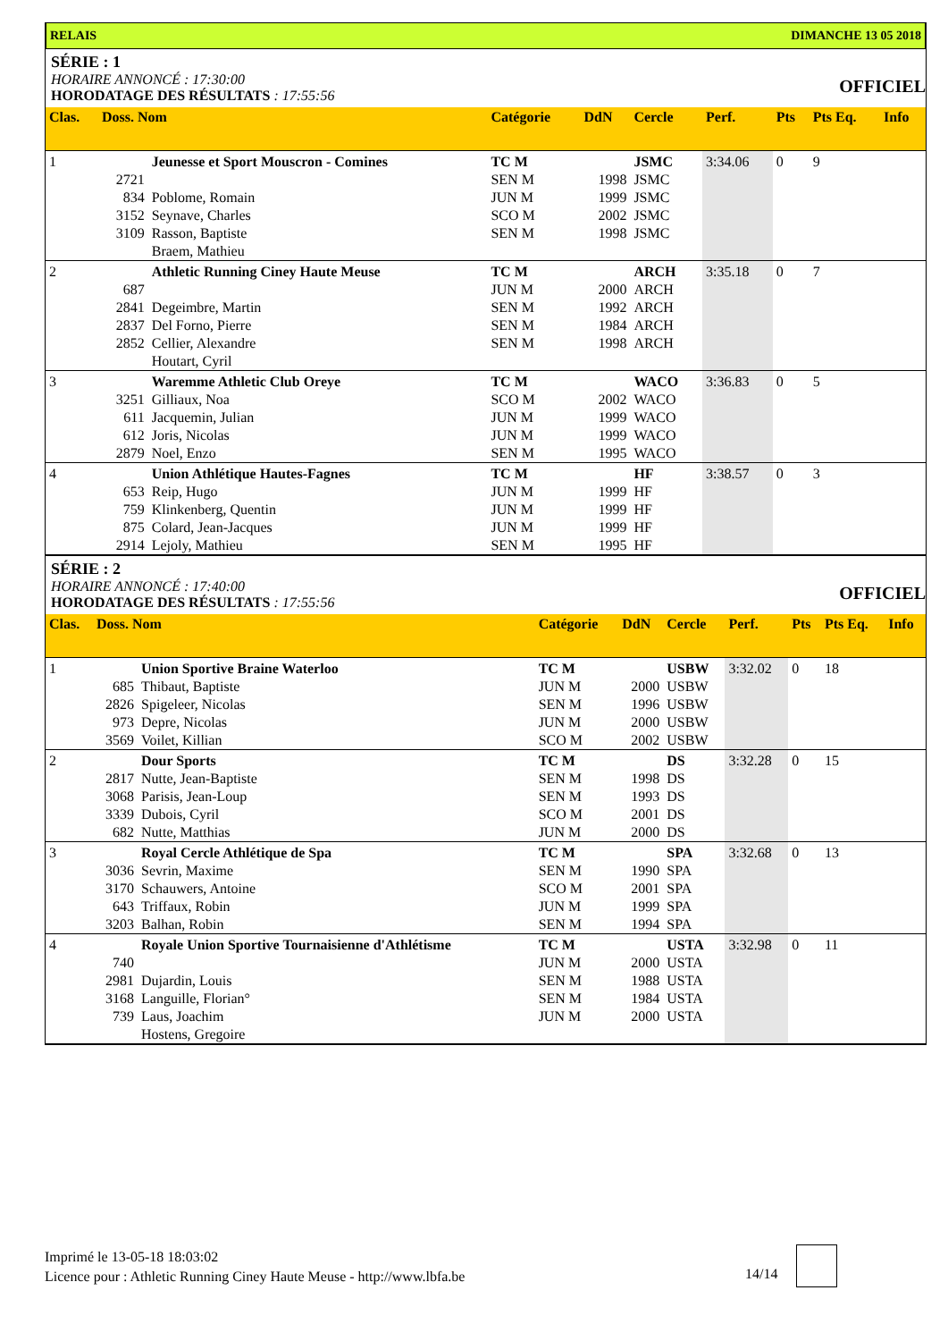RELAIS DIMANCHE 13 05 2018
SÉRIE : 1
HORAIRE ANNONCÉ : 17:30:00
HORODATAGE DES RÉSULTATS : 17:55:56
OFFICIEL
| Clas. | Doss. Nom | | Catégorie | DdN | Cercle | Perf. | Pts | Pts Eq. | Info |
| --- | --- | --- | --- | --- | --- | --- | --- | --- | --- |
| 1 | | Jeunesse et Sport Mouscron - Comines | TC M | | JSMC | 3:34.06 | 0 | 9 | |
| | 2721 | | SEN M | 1998 | JSMC | | | | |
| | 834 | Poblome, Romain | JUN M | 1999 | JSMC | | | | |
| | 3152 | Seynave, Charles | SCO M | 2002 | JSMC | | | | |
| | 3109 | Rasson, Baptiste | SEN M | 1998 | JSMC | | | | |
| | | Braem, Mathieu | | | | | | | |
| 2 | | Athletic Running Ciney Haute Meuse | TC M | | ARCH | 3:35.18 | 0 | 7 | |
| | 687 | | JUN M | 2000 | ARCH | | | | |
| | 2841 | Degeimbre, Martin | SEN M | 1992 | ARCH | | | | |
| | 2837 | Del Forno, Pierre | SEN M | 1984 | ARCH | | | | |
| | 2852 | Cellier, Alexandre | SEN M | 1998 | ARCH | | | | |
| | | Houtart, Cyril | | | | | | | |
| 3 | | Waremme Athletic Club Oreye | TC M | | WACO | 3:36.83 | 0 | 5 | |
| | 3251 | Gilliaux, Noa | SCO M | 2002 | WACO | | | | |
| | 611 | Jacquemin, Julian | JUN M | 1999 | WACO | | | | |
| | 612 | Joris, Nicolas | JUN M | 1999 | WACO | | | | |
| | 2879 | Noel, Enzo | SEN M | 1995 | WACO | | | | |
| 4 | | Union Athlétique Hautes-Fagnes | TC M | | HF | 3:38.57 | 0 | 3 | |
| | 653 | Reip, Hugo | JUN M | 1999 | HF | | | | |
| | 759 | Klinkenberg, Quentin | JUN M | 1999 | HF | | | | |
| | 875 | Colard, Jean-Jacques | JUN M | 1999 | HF | | | | |
| | 2914 | Lejoly, Mathieu | SEN M | 1995 | HF | | | | |
SÉRIE : 2
HORAIRE ANNONCÉ : 17:40:00
HORODATAGE DES RÉSULTATS : 17:55:56
OFFICIEL
| Clas. | Doss. Nom | | Catégorie | DdN | Cercle | Perf. | Pts | Pts Eq. | Info |
| --- | --- | --- | --- | --- | --- | --- | --- | --- | --- |
| 1 | | Union Sportive Braine Waterloo | TC M | | USBW | 3:32.02 | 0 | 18 | |
| | 685 | Thibaut, Baptiste | JUN M | 2000 | USBW | | | | |
| | 2826 | Spigeleer, Nicolas | SEN M | 1996 | USBW | | | | |
| | 973 | Depre, Nicolas | JUN M | 2000 | USBW | | | | |
| | 3569 | Voilet, Killian | SCO M | 2002 | USBW | | | | |
| 2 | | Dour Sports | TC M | | DS | 3:32.28 | 0 | 15 | |
| | 2817 | Nutte, Jean-Baptiste | SEN M | 1998 | DS | | | | |
| | 3068 | Parisis, Jean-Loup | SEN M | 1993 | DS | | | | |
| | 3339 | Dubois, Cyril | SCO M | 2001 | DS | | | | |
| | 682 | Nutte, Matthias | JUN M | 2000 | DS | | | | |
| 3 | | Royal Cercle Athlétique de Spa | TC M | | SPA | 3:32.68 | 0 | 13 | |
| | 3036 | Sevrin, Maxime | SEN M | 1990 | SPA | | | | |
| | 3170 | Schauwers, Antoine | SCO M | 2001 | SPA | | | | |
| | 643 | Triffaux, Robin | JUN M | 1999 | SPA | | | | |
| | 3203 | Balhan, Robin | SEN M | 1994 | SPA | | | | |
| 4 | | Royale Union Sportive Tournaisienne d'Athlétisme | TC M | | USTA | 3:32.98 | 0 | 11 | |
| | 740 | | JUN M | 2000 | USTA | | | | |
| | 2981 | Dujardin, Louis | SEN M | 1988 | USTA | | | | |
| | 3168 | Languille, Florian° | SEN M | 1984 | USTA | | | | |
| | 739 | Laus, Joachim | JUN M | 2000 | USTA | | | | |
| | | Hostens, Gregoire | | | | | | | |
Imprimé le 13-05-18 18:03:02
Licence pour : Athletic Running Ciney Haute Meuse - http://www.lbfa.be
14/14